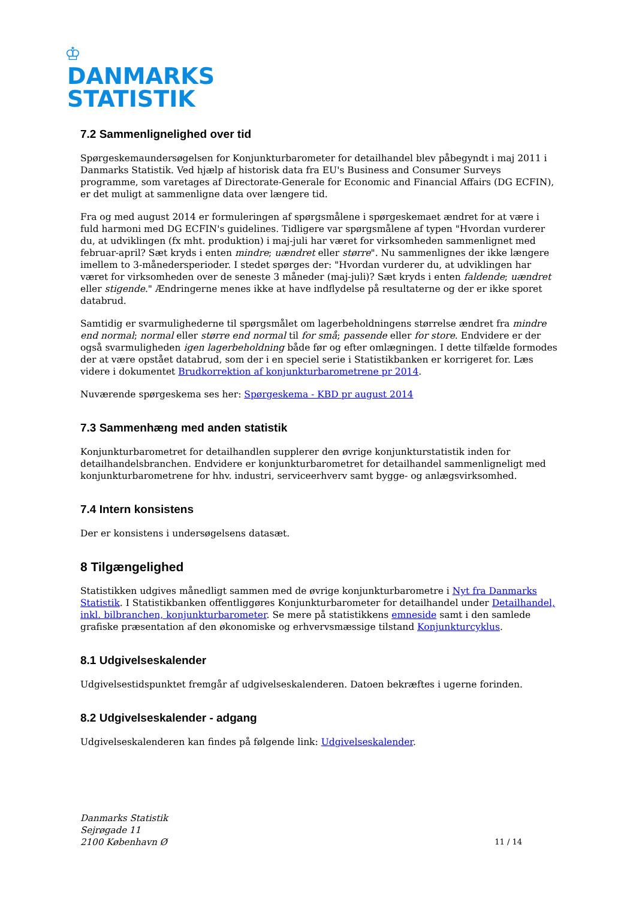♔
DANMARKS
STATISTIK
7.2 Sammenlignelighed over tid
Spørgeskemaundersøgelsen for Konjunkturbarometer for detailhandel blev påbegyndt i maj 2011 i Danmarks Statistik. Ved hjælp af historisk data fra EU's Business and Consumer Surveys programme, som varetages af Directorate-Generale for Economic and Financial Affairs (DG ECFIN), er det muligt at sammenligne data over længere tid.
Fra og med august 2014 er formuleringen af spørgsmålene i spørgeskemaet ændret for at være i fuld harmoni med DG ECFIN's guidelines. Tidligere var spørgsmålene af typen "Hvordan vurderer du, at udviklingen (fx mht. produktion) i maj-juli har været for virksomheden sammenlignet med februar-april? Sæt kryds i enten mindre; uændret eller større". Nu sammenlignes der ikke længere imellem to 3-månedersperioder. I stedet spørges der: "Hvordan vurderer du, at udviklingen har været for virksomheden over de seneste 3 måneder (maj-juli)? Sæt kryds i enten faldende; uændret eller stigende." Ændringerne menes ikke at have indflydelse på resultaterne og der er ikke sporet databrud.
Samtidig er svarmulighederne til spørgsmålet om lagerbeholdningens størrelse ændret fra mindre end normal; normal eller større end normal til for små; passende eller for store. Endvidere er der også svarmuligheden igen lagerbeholdning både før og efter omlægningen. I dette tilfælde formodes der at være opstået databrud, som der i en speciel serie i Statistikbanken er korrigeret for. Læs videre i dokumentet Brudkorrektion af konjunkturbarometrene pr 2014.
Nuværende spørgeskema ses her: Spørgeskema - KBD pr august 2014
7.3 Sammenhæng med anden statistik
Konjunkturbarometret for detailhandlen supplerer den øvrige konjunkturstatistik inden for detailhandelsbranchen. Endvidere er konjunkturbarometret for detailhandel sammenligneligt med konjunkturbarometrene for hhv. industri, serviceerhverv samt bygge- og anlægsvirksomhed.
7.4 Intern konsistens
Der er konsistens i undersøgelsens datasæt.
8 Tilgængelighed
Statistikken udgives månedligt sammen med de øvrige konjunkturbarometre i Nyt fra Danmarks Statistik. I Statistikbanken offentliggøres Konjunkturbarometer for detailhandel under Detailhandel, inkl. bilbranchen, konjunkturbarometer. Se mere på statistikkens emneside samt i den samlede grafiske præsentation af den økonomiske og erhvervsmæssige tilstand Konjunkturcyklus.
8.1 Udgivelseskalender
Udgivelsestidspunktet fremgår af udgivelseskalenderen. Datoen bekræftes i ugerne forinden.
8.2 Udgivelseskalender - adgang
Udgivelseskalenderen kan findes på følgende link: Udgivelseskalender.
Danmarks Statistik
Sejrøgade 11
2100 København Ø
11 / 14